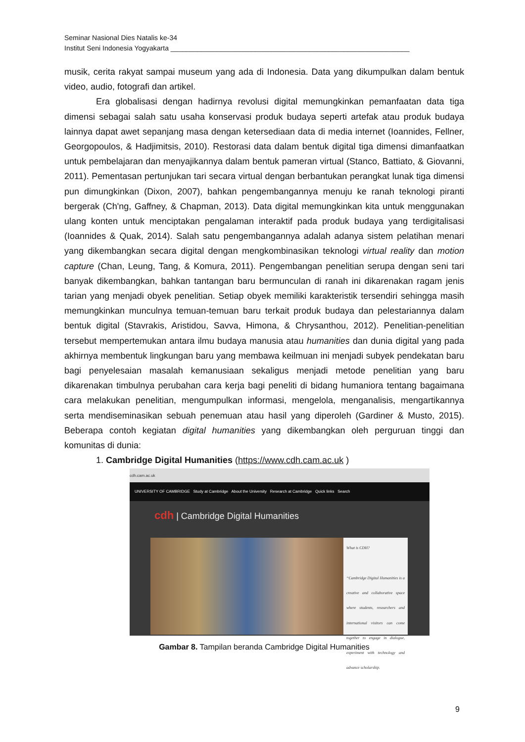Seminar Nasional Dies Natalis ke-34
Institut Seni Indonesia Yogyakarta ______________________________________________________________
musik, cerita rakyat sampai museum yang ada di Indonesia. Data yang dikumpulkan dalam bentuk video, audio, fotografi dan artikel.
Era globalisasi dengan hadirnya revolusi digital memungkinkan pemanfaatan data tiga dimensi sebagai salah satu usaha konservasi produk budaya seperti artefak atau produk budaya lainnya dapat awet sepanjang masa dengan ketersediaan data di media internet (Ioannides, Fellner, Georgopoulos, & Hadjimitsis, 2010). Restorasi data dalam bentuk digital tiga dimensi dimanfaatkan untuk pembelajaran dan menyajikannya dalam bentuk pameran virtual (Stanco, Battiato, & Giovanni, 2011). Pementasan pertunjukan tari secara virtual dengan berbantukan perangkat lunak tiga dimensi pun dimungkinkan (Dixon, 2007), bahkan pengembangannya menuju ke ranah teknologi piranti bergerak (Ch'ng, Gaffney, & Chapman, 2013). Data digital memungkinkan kita untuk menggunakan ulang konten untuk menciptakan pengalaman interaktif pada produk budaya yang terdigitalisasi (Ioannides & Quak, 2014). Salah satu pengembangannya adalah adanya sistem pelatihan menari yang dikembangkan secara digital dengan mengkombinasikan teknologi virtual reality dan motion capture (Chan, Leung, Tang, & Komura, 2011). Pengembangan penelitian serupa dengan seni tari banyak dikembangkan, bahkan tantangan baru bermunculan di ranah ini dikarenakan ragam jenis tarian yang menjadi obyek penelitian. Setiap obyek memiliki karakteristik tersendiri sehingga masih memungkinkan munculnya temuan-temuan baru terkait produk budaya dan pelestariannya dalam bentuk digital (Stavrakis, Aristidou, Savva, Himona, & Chrysanthou, 2012). Penelitian-penelitian tersebut mempertemukan antara ilmu budaya manusia atau humanities dan dunia digital yang pada akhirnya membentuk lingkungan baru yang membawa keilmuan ini menjadi subyek pendekatan baru bagi penyelesaian masalah kemanusiaan sekaligus menjadi metode penelitian yang baru dikarenakan timbulnya perubahan cara kerja bagi peneliti di bidang humaniora tentang bagaimana cara melakukan penelitian, mengumpulkan informasi, mengelola, menganalisis, mengartikannya serta mendiseminasikan sebuah penemuan atau hasil yang diperoleh (Gardiner & Musto, 2015). Beberapa contoh kegiatan digital humanities yang dikembangkan oleh perguruan tinggi dan komunitas di dunia:
1. Cambridge Digital Humanities (https://www.cdh.cam.ac.uk )
cdh.cam.ac.uk
UNIVERSITY OF CAMBRIDGE Study at Cambridge About the University Research at Cambridge Quick links Search
cdh | Cambridge Digital Humanities
What is CDH?
“Cambridge Digital Humanities is a creative and collaborative space where students, researchers and international visitors can come together to engage in dialogue, experiment with technology and advance scholarship.
Gambar 8. Tampilan beranda Cambridge Digital Humanities
9